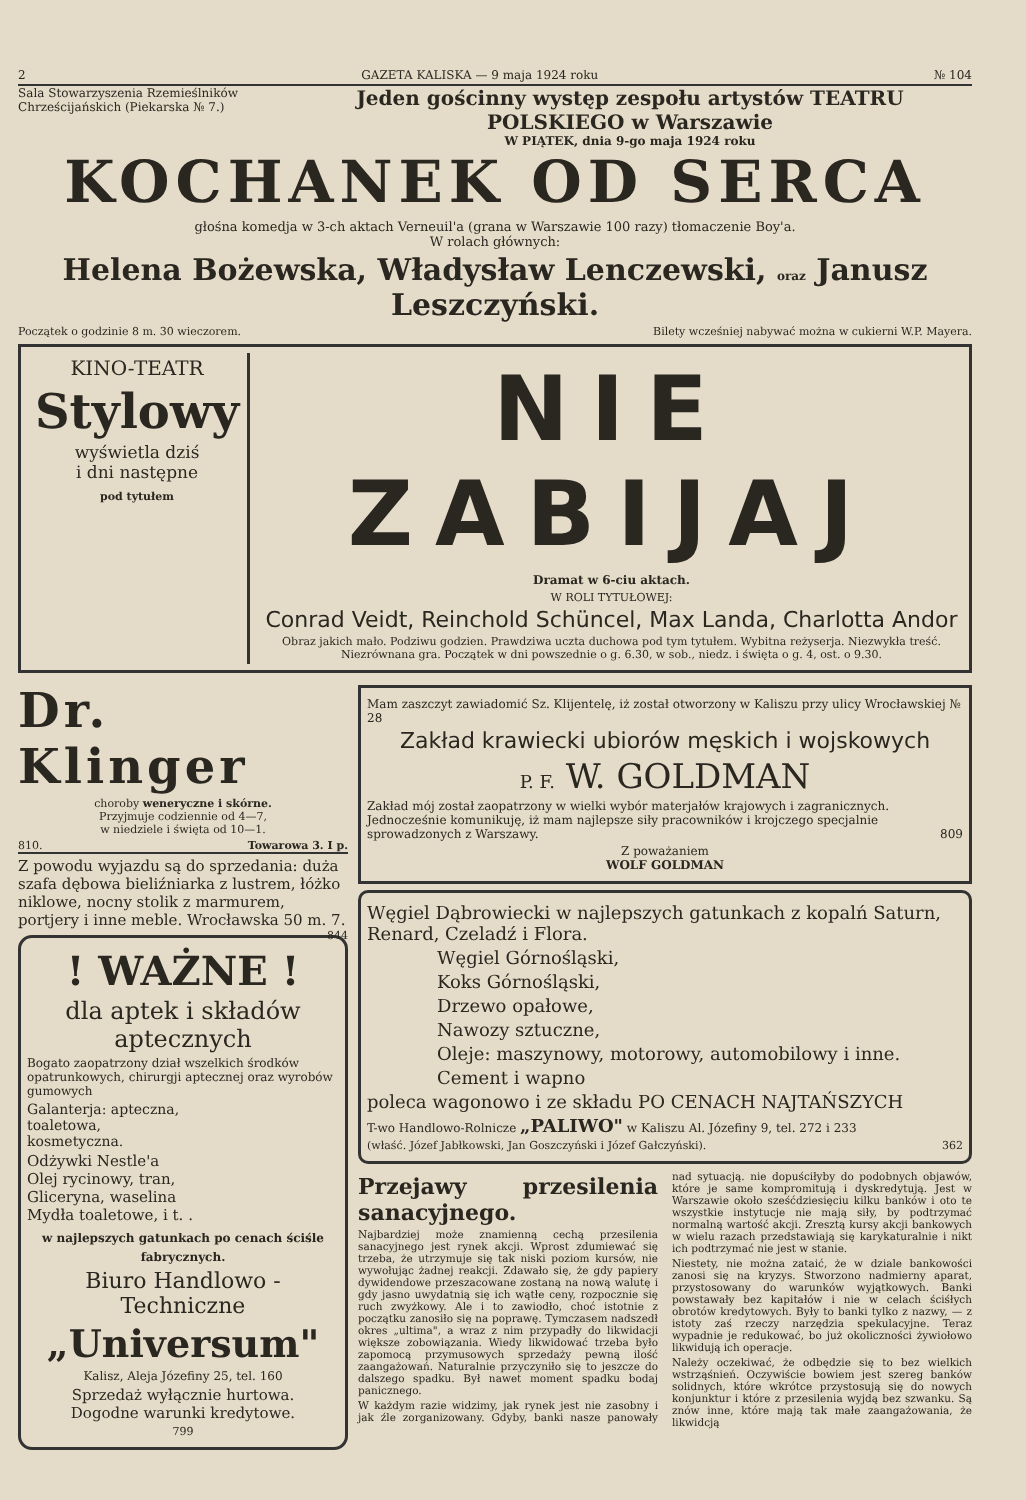2 GAZETA KALISKA — 9 maja 1924 roku № 104
Sala Stowarzyszenia Rzemieślników Chrześcijańskich (Piekarska № 7.)
Jeden gościnny występ zespołu artystów TEATRU POLSKIEGO w Warszawie
W PIĄTEK, dnia 9-go maja 1924 roku
KOCHANEK OD SERCA
głośna komedja w 3-ch aktach Verneuil'a (grana w Warszawie 100 razy) tłomaczenie Boy'a.
W rolach głównych:
Helena Bożewska, Władysław Lenczewski, oraz Janusz Leszczyński.
Początek o godzinie 8 m. 30 wieczorem. Bilety wcześniej nabywać można w cukierni W.P. Mayera.
KINO-TEATR
Stylowy
wyświetla dziś
i dni następne
pod tytułem
NIE ZABIJAJ
Dramat w 6-ciu aktach.
W ROLI TYTUŁOWEJ:
Conrad Veidt, Reinchold Schüncel, Max Landa, Charlotta Andor
Obraz jakich mało. Podziwu godzien. Prawdziwa uczta duchowa pod tym tytułem. Wybitna reżyserja. Niezwykła treść. Niezrównana gra. Początek w dni powszednie o g. 6.30, w sob., niedz. i święta o g. 4, ost. o 9.30.
Dr. Klinger
choroby weneryczne i skórne.
Przyjmuje codziennie od 4—7,
w niedziele i święta od 10—1.
810. Towarowa 3. I p.
Z powodu wyjazdu są do sprzedania: duża szafa dębowa bieliźniarka z lustrem, łóżko niklowe, nocny stolik z marmurem, portjery i inne meble. Wrocławska 50 m. 7. 844
! WAŻNE !
dla aptek i składów aptecznych
Bogato zaopatrzony dział wszelkich środków opatrunkowych, chirurgji aptecznej oraz wyrobów gumowych
Galanterja: apteczna,
toaletowa,
kosmetyczna.
Odżywki Nestle'a
Olej rycinowy, tran,
Gliceryna, waselina
Mydła toaletowe, i t. .
w najlepszych gatunkach po cenach ściśle fabrycznych.
Biuro Handlowo - Techniczne
„Universum"
Kalisz, Aleja Józefiny 25, tel. 160
Sprzedaż wyłącznie hurtowa.
Dogodne warunki kredytowe.
799
Mam zaszczyt zawiadomić Sz. Klijentelę, iż został otworzony w Kaliszu przy ulicy Wrocławskiej № 28
Zakład krawiecki ubiorów męskich i wojskowych
P. F. W. GOLDMAN
Zakład mój został zaopatrzony w wielki wybór materjałów krajowych i zagranicznych. Jednocześnie komunikuję, iż mam najlepsze siły pracowników i krojczego specjalnie sprowadzonych z Warszawy. 809
Z poważaniem
WOLF GOLDMAN
Węgiel Dąbrowiecki w najlepszych gatunkach z kopalń Saturn, Renard, Czeladź i Flora.
Węgiel Górnośląski,
Koks Górnośląski,
Drzewo opałowe,
Nawozy sztuczne,
Oleje: maszynowy, motorowy, automobilowy i inne.
Cement i wapno
poleca wagonowo i ze składu PO CENACH NAJTAŃSZYCH
T-wo Handlowo-Rolnicze „PALIWO" w Kaliszu Al. Józefiny 9, tel. 272 i 233
(właść. Józef Jabłkowski, Jan Goszczyński i Józef Gałczyński). 362
Przejawy przesilenia sanacyjnego.
Najbardziej może znamienną cechą przesilenia sanacyjnego jest rynek akcji. Wprost zdumiewać się trzeba, że utrzymuje się tak niski poziom kursów, nie wywołując żadnej reakcji. Zdawało się, że gdy papiery dywidendowe przeszacowane zostaną na nową walutę i gdy jasno uwydatnią się ich wątłe ceny, rozpocznie się ruch zwyżkowy. Ale i to zawiodło, choć istotnie z początku zanosiło się na poprawę. Tymczasem nadszedł okres „ultima", a wraz z nim przypadły do likwidacji większe zobowiązania. Wiedy likwidować trzeba było zapomocą przymusowych sprzedaży pewną ilość zaangażowań. Naturalnie przyczyniło się to jeszcze do dalszego spadku. Był nawet moment spadku bodaj panicznego.
W każdym razie widzimy, jak rynek jest nie zasobny i jak źle zorganizowany. Gdyby, banki nasze panowały nad sytuacją. nie dopuściłyby do podobnych objawów, które je same kompromitują i dyskredytują. Jest w Warszawie około sześćdziesięciu kilku banków i oto te wszystkie instytucje nie mają siły, by podtrzymać normalną wartość akcji. Zresztą kursy akcji bankowych w wielu razach przedstawiają się karykaturalnie i nikt ich podtrzymać nie jest w stanie.
Niestety, nie można zataić, że w dziale bankowości zanosi się na kryzys. Stworzono nadmierny aparat, przystosowany do warunków wyjątkowych. Banki powstawały bez kapitałów i nie w celach ściśłych obrotów kredytowych. Były to banki tylko z nazwy, — z istoty zaś rzeczy narzędzia spekulacyjne. Teraz wypadnie je redukować, bo już okoliczności żywiołowo likwidują ich operacje.
Należy oczekiwać, że odbędzie się to bez wielkich wstrząśnień. Oczywiście bowiem jest szereg banków solidnych, które wkrótce przystosują się do nowych konjunktur i które z przesilenia wyjdą bez szwanku. Są znów inne, które mają tak małe zaangażowania, że likwidcją